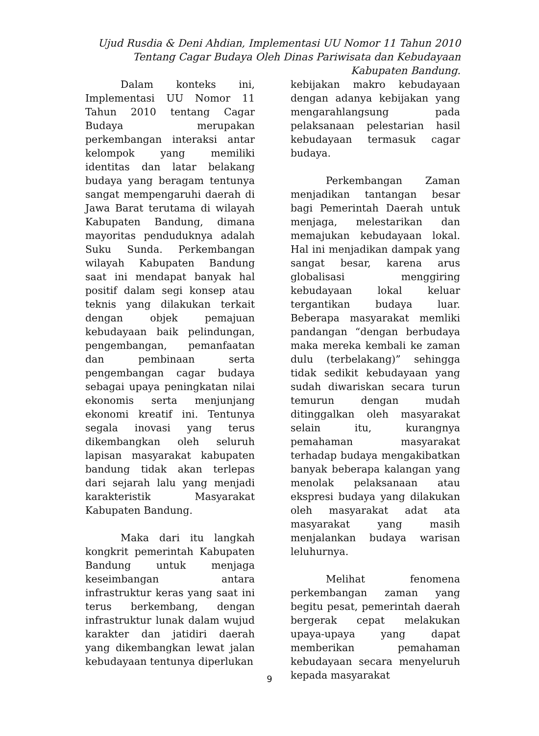Ujud Rusdia & Deni Ahdian, Implementasi UU Nomor 11 Tahun 2010 Tentang Cagar Budaya Oleh Dinas Pariwisata dan Kebudayaan Kabupaten Bandung.
Dalam konteks ini, Implementasi UU Nomor 11 Tahun 2010 tentang Cagar Budaya merupakan perkembangan interaksi antar kelompok yang memiliki identitas dan latar belakang budaya yang beragam tentunya sangat mempengaruhi daerah di Jawa Barat terutama di wilayah Kabupaten Bandung, dimana mayoritas penduduknya adalah Suku Sunda. Perkembangan wilayah Kabupaten Bandung saat ini mendapat banyak hal positif dalam segi konsep atau teknis yang dilakukan terkait dengan objek pemajuan kebudayaan baik pelindungan, pengembangan, pemanfaatan dan pembinaan serta pengembangan cagar budaya sebagai upaya peningkatan nilai ekonomis serta menjunjang ekonomi kreatif ini. Tentunya segala inovasi yang terus dikembangkan oleh seluruh lapisan masyarakat kabupaten bandung tidak akan terlepas dari sejarah lalu yang menjadi karakteristik Masyarakat Kabupaten Bandung.
Maka dari itu langkah kongkrit pemerintah Kabupaten Bandung untuk menjaga keseimbangan antara infrastruktur keras yang saat ini terus berkembang, dengan infrastruktur lunak dalam wujud karakter dan jatidiri daerah yang dikembangkan lewat jalan kebudayaan tentunya diperlukan
kebijakan makro kebudayaan dengan adanya kebijakan yang mengarahlangsung pada pelaksanaan pelestarian hasil kebudayaan termasuk cagar budaya.
Perkembangan Zaman menjadikan tantangan besar bagi Pemerintah Daerah untuk menjaga, melestarikan dan memajukan kebudayaan lokal. Hal ini menjadikan dampak yang sangat besar, karena arus globalisasi menggiring kebudayaan lokal keluar tergantikan budaya luar. Beberapa masyarakat memliki pandangan “dengan berbudaya maka mereka kembali ke zaman dulu (terbelakang)” sehingga tidak sedikit kebudayaan yang sudah diwariskan secara turun temurun dengan mudah ditinggalkan oleh masyarakat selain itu, kurangnya pemahaman masyarakat terhadap budaya mengakibatkan banyak beberapa kalangan yang menolak pelaksanaan atau ekspresi budaya yang dilakukan oleh masyarakat adat ata masyarakat yang masih menjalankan budaya warisan leluhurnya.
Melihat fenomena perkembangan zaman yang begitu pesat, pemerintah daerah bergerak cepat melakukan upaya-upaya yang dapat memberikan pemahaman kebudayaan secara menyeluruh kepada masyarakat
9